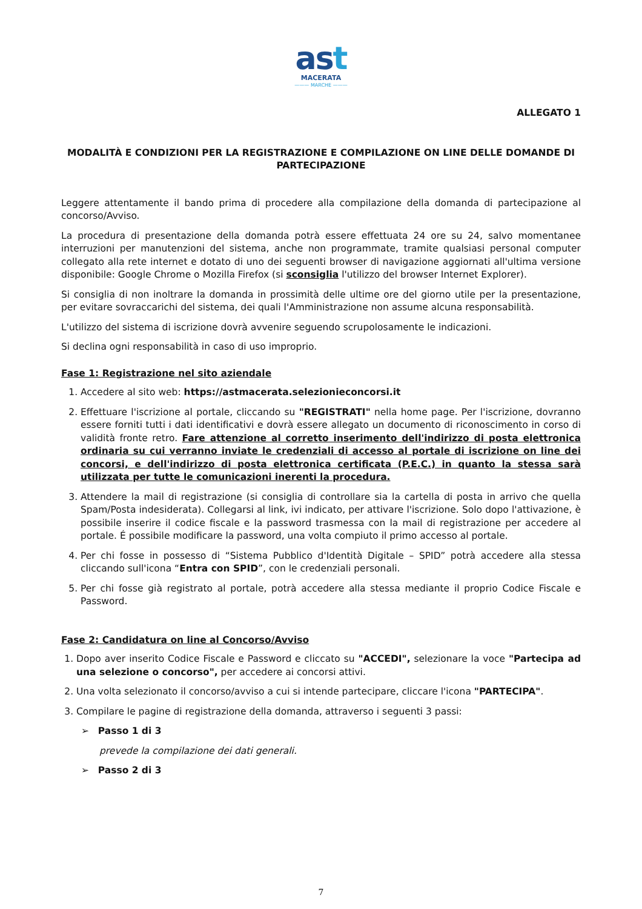ast
MACERATA
——— MARCHE ———
ALLEGATO 1
MODALITÀ E CONDIZIONI PER LA REGISTRAZIONE E COMPILAZIONE ON LINE DELLE DOMANDE DI PARTECIPAZIONE
Leggere attentamente il bando prima di procedere alla compilazione della domanda di partecipazione al concorso/Avviso.
La procedura di presentazione della domanda potrà essere effettuata 24 ore su 24, salvo momentanee interruzioni per manutenzioni del sistema, anche non programmate, tramite qualsiasi personal computer collegato alla rete internet e dotato di uno dei seguenti browser di navigazione aggiornati all'ultima versione disponibile: Google Chrome o Mozilla Firefox (si sconsiglia l'utilizzo del browser Internet Explorer).
Si consiglia di non inoltrare la domanda in prossimità delle ultime ore del giorno utile per la presentazione, per evitare sovraccarichi del sistema, dei quali l'Amministrazione non assume alcuna responsabilità.
L'utilizzo del sistema di iscrizione dovrà avvenire seguendo scrupolosamente le indicazioni.
Si declina ogni responsabilità in caso di uso improprio.
Fase 1: Registrazione nel sito aziendale
1. Accedere al sito web: https://astmacerata.selezionieconcorsi.it
2. Effettuare l'iscrizione al portale, cliccando su "REGISTRATI" nella home page. Per l'iscrizione, dovranno essere forniti tutti i dati identificativi e dovrà essere allegato un documento di riconoscimento in corso di validità fronte retro. Fare attenzione al corretto inserimento dell'indirizzo di posta elettronica ordinaria su cui verranno inviate le credenziali di accesso al portale di iscrizione on line dei concorsi, e dell'indirizzo di posta elettronica certificata (P.E.C.) in quanto la stessa sarà utilizzata per tutte le comunicazioni inerenti la procedura.
3. Attendere la mail di registrazione (si consiglia di controllare sia la cartella di posta in arrivo che quella Spam/Posta indesiderata). Collegarsi al link, ivi indicato, per attivare l'iscrizione. Solo dopo l'attivazione, è possibile inserire il codice fiscale e la password trasmessa con la mail di registrazione per accedere al portale. É possibile modificare la password, una volta compiuto il primo accesso al portale.
4. Per chi fosse in possesso di “Sistema Pubblico d'Identità Digitale – SPID” potrà accedere alla stessa cliccando sull'icona “Entra con SPID”, con le credenziali personali.
5. Per chi fosse già registrato al portale, potrà accedere alla stessa mediante il proprio Codice Fiscale e Password.
Fase 2: Candidatura on line al Concorso/Avviso
1. Dopo aver inserito Codice Fiscale e Password e cliccato su "ACCEDI", selezionare la voce "Partecipa ad una selezione o concorso", per accedere ai concorsi attivi.
2. Una volta selezionato il concorso/avviso a cui si intende partecipare, cliccare l'icona "PARTECIPA".
3. Compilare le pagine di registrazione della domanda, attraverso i seguenti 3 passi:
➢ Passo 1 di 3
prevede la compilazione dei dati generali.
➢ Passo 2 di 3
7